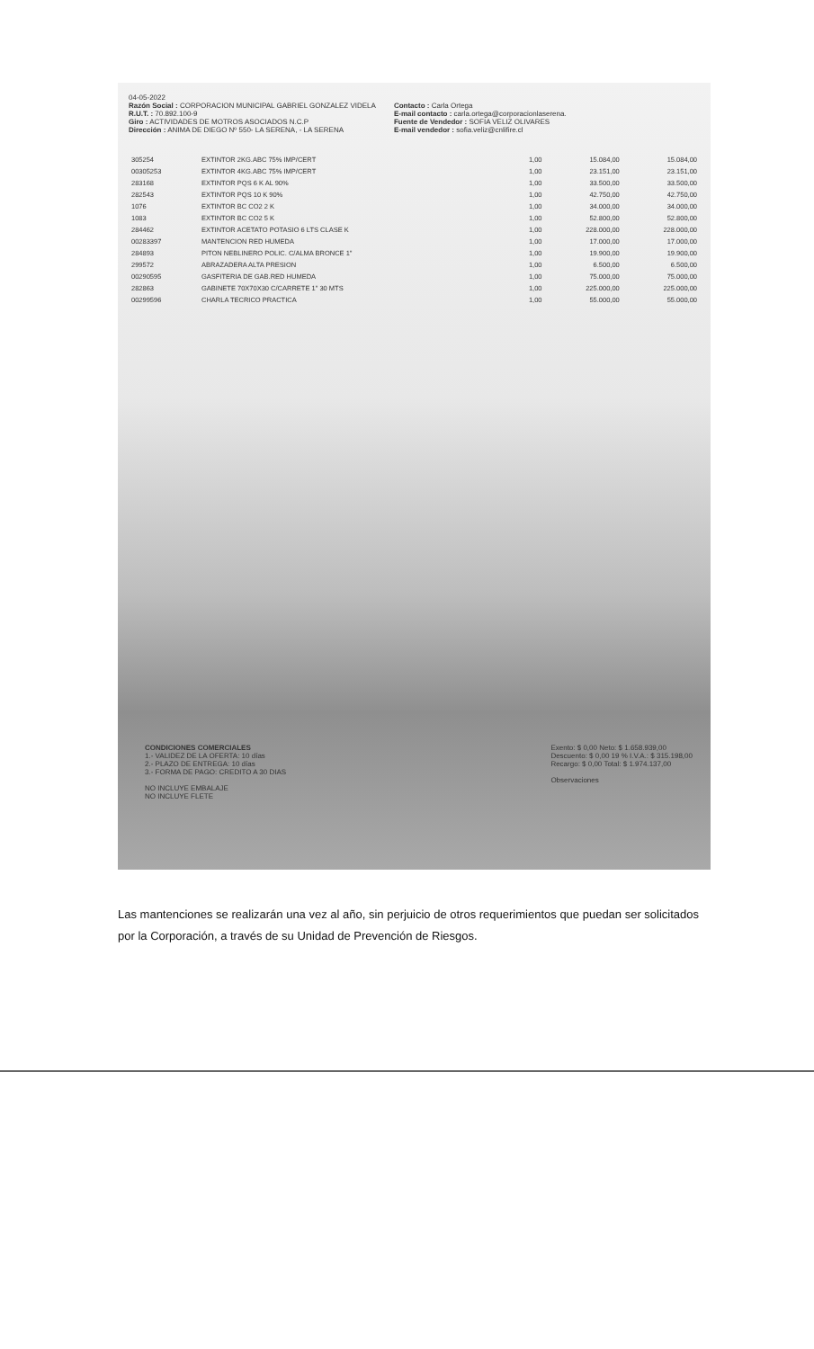04-05-2022
Razón Social : CORPORACION MUNICIPAL GABRIEL GONZALEZ VIDELA
R.U.T. : 70.892.100-9
Giro : ACTIVIDADES DE MOTROS ASOCIADOS N.C.P
Dirección : ANIMA DE DIEGO Nº 550- LA SERENA, - LA SERENA
Contacto : Carla Ortega
E-mail contacto : carla.ortega@corporacionlaserena.
Fuente de Vendedor : SOFIA VELIZ OLIVARES
E-mail vendedor : sofia.veliz@cnlifire.cl
| 305254 | EXTINTOR 2KG.ABC 75% IMP/CERT | 1,00 | 15.084,00 | 15.084,00 |
| 00305253 | EXTINTOR 4KG.ABC 75% IMP/CERT | 1,00 | 23.151,00 | 23.151,00 |
| 283168 | EXTINTOR PQS 6 K AL 90% | 1,00 | 33.500,00 | 33.500,00 |
| 282543 | EXTINTOR PQS 10 K 90% | 1,00 | 42.750,00 | 42.750,00 |
| 1076 | EXTINTOR BC CO2 2 K | 1,00 | 34.000,00 | 34.000,00 |
| 1083 | EXTINTOR BC CO2 5 K | 1,00 | 52.800,00 | 52.800,00 |
| 284462 | EXTINTOR ACETATO POTASIO 6 LTS CLASE K | 1,00 | 228.000,00 | 228.000,00 |
| 00283397 | MANTENCION RED HUMEDA | 1,00 | 17.000,00 | 17.000,00 |
| 284893 | PITON NEBLINERO POLIC. C/ALMA BRONCE 1" | 1,00 | 19.900,00 | 19.900,00 |
| 299572 | ABRAZADERA ALTA PRESION | 1,00 | 6.500,00 | 6.500,00 |
| 00290595 | GASFITERIA DE GAB.RED HUMEDA | 1,00 | 75.000,00 | 75.000,00 |
| 282863 | GABINETE 70X70X30 C/CARRETE 1" 30 MTS | 1,00 | 225.000,00 | 225.000,00 |
| 00299596 | CHARLA TECRICO PRACTICA | 1,00 | 55.000,00 | 55.000,00 |
CONDICIONES COMERCIALES
1.- VALIDEZ DE LA OFERTA: 10 días
2.- PLAZO DE ENTREGA: 10 días
3.- FORMA DE PAGO: CREDITO A 30 DIAS
NO INCLUYE EMBALAJE
NO INCLUYE FLETE
Exento: $ 0,00 Neto: $ 1.658.939,00
Descuento: $ 0,00 19 % I.V.A.: $ 315.198,00
Recargo: $ 0,00 Total: $ 1.974.137,00
Observaciones
Las mantenciones se realizarán una vez al año, sin perjuicio de otros requerimientos que puedan ser solicitados por la Corporación, a través de su Unidad de Prevención de Riesgos.